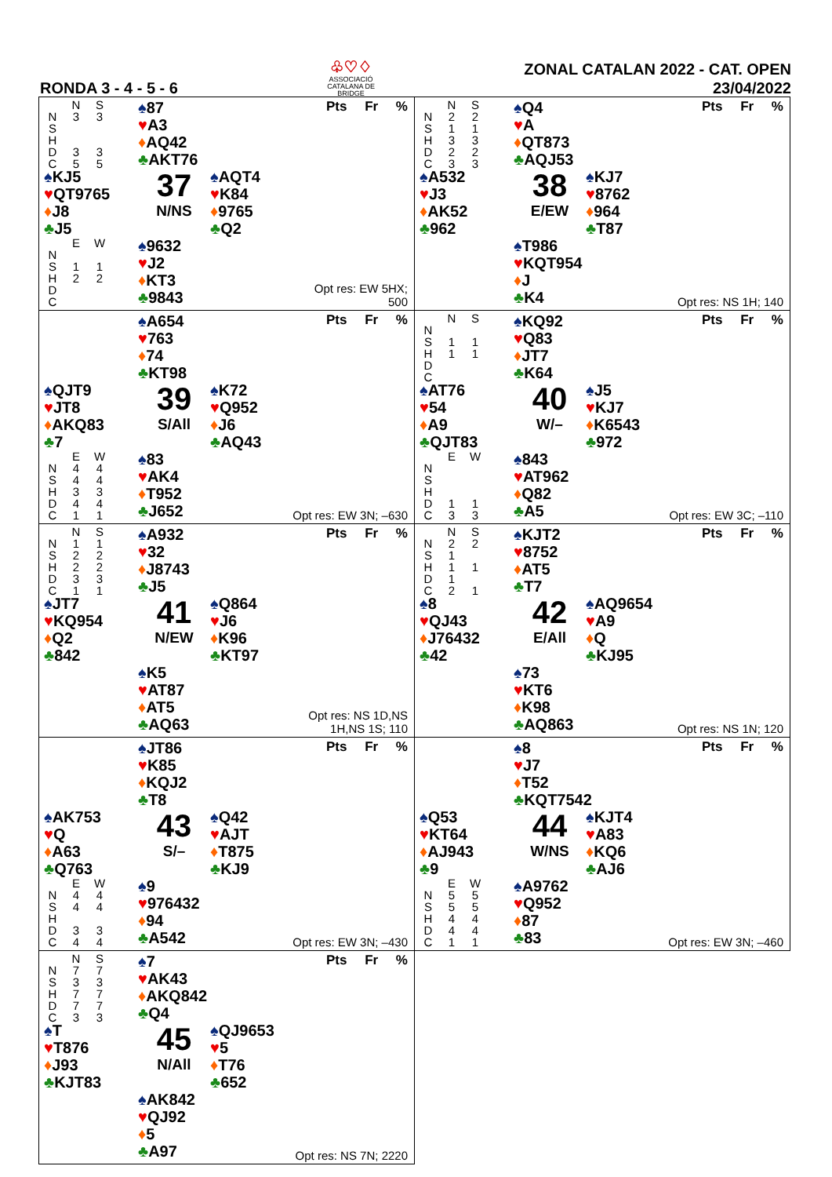RONDA 3 - 4 - 5 - 6
♧♡♢
ASSOCIACIÓ
CATALANA DE
BRIDGE
ZONAL CATALAN 2022 - CAT. OPEN
23/04/2022
| | N | S |
| --- | --- | --- |
| N | 3 | 3 |
| S | | |
| H | | |
| D | 3 | 3 |
| C | 5 | 5 |
♠87
♥A3
♦AQ42
♣AKT76
Pts Fr %
♠KJ5
♥QT9765
♦J8
♣J5
37
N/NS
♠AQT4
♥K84
♦9765
♣Q2
| | E | W |
| --- | --- | --- |
| N | | |
| S | 1 | 1 |
| H | 2 | 2 |
| D | | |
| C | | |
♠9632
♥J2
♦KT3
♣9843
Opt res: EW 5HX; 500
| | N | S |
| --- | --- | --- |
| N | 2 | 2 |
| S | 1 | 1 |
| H | 3 | 3 |
| D | 2 | 2 |
| C | 3 | 3 |
♠Q4
♥A
♦QT873
♣AQJ53
Pts Fr %
♠A532
♥J3
♦AK52
♣962
38
E/EW
♠KJ7
♥8762
♦964
♣T87
♠T986
♥KQT954
♦J
♣K4
Opt res: NS 1H; 140
♠A654
♥763
♦74
♣KT98
Pts Fr %
♠QJT9
♥JT8
♦AKQ83
♣7
39
S/All
♠K72
♥Q952
♦J6
♣AQ43
| | E | W |
| --- | --- | --- |
| N | 4 | 4 |
| S | 4 | 4 |
| H | 3 | 3 |
| D | 4 | 4 |
| C | 1 | 1 |
♠83
♥AK4
♦T952
♣J652
Opt res: EW 3N; –630
| | N | S |
| --- | --- | --- |
| N | | |
| S | 1 | 1 |
| H | 1 | 1 |
| D | | |
| C | | |
♠KQ92
♥Q83
♦JT7
♣K64
Pts Fr %
♠AT76
♥54
♦A9
♣QJT83
40
W/–
♠J5
♥KJ7
♦K6543
♣972
| | E | W |
| --- | --- | --- |
| N | | |
| S | | |
| H | | |
| D | 1 | 1 |
| C | 3 | 3 |
♠843
♥AT962
♦Q82
♣A5
Opt res: EW 3C; –110
| | N | S |
| --- | --- | --- |
| N | 1 | 1 |
| S | 2 | 2 |
| H | 2 | 2 |
| D | 3 | 3 |
| C | 1 | 1 |
♠A932
♥32
♦J8743
♣J5
Pts Fr %
♠JT7
♥KQ954
♦Q2
♣842
41
N/EW
♠Q864
♥J6
♦K96
♣KT97
♠K5
♥AT87
♦AT5
♣AQ63
Opt res: NS 1D,NS 1H,NS 1S; 110
| | N | S |
| --- | --- | --- |
| N | 2 | 2 |
| S | 1 | |
| H | 1 | 1 |
| D | 1 | |
| C | 2 | 1 |
♠KJT2
♥8752
♦AT5
♣T7
Pts Fr %
♠8
♥QJ43
♦J76432
♣42
42
E/All
♠AQ9654
♥A9
♦Q
♣KJ95
♠73
♥KT6
♦K98
♣AQ863
Opt res: NS 1N; 120
♠JT86
♥K85
♦KQJ2
♣T8
Pts Fr %
♠AK753
♥Q
♦A63
♣Q763
43
S/–
♠Q42
♥AJT
♦T875
♣KJ9
| | E | W |
| --- | --- | --- |
| N | 4 | 4 |
| S | 4 | 4 |
| H | | |
| D | 3 | 3 |
| C | 4 | 4 |
♠9
♥976432
♦94
♣A542
Opt res: EW 3N; –430
♠8
♥J7
♦T52
♣KQT7542
Pts Fr %
♠Q53
♥KT64
♦AJ943
♣9
44
W/NS
♠KJT4
♥A83
♦KQ6
♣AJ6
| | E | W |
| --- | --- | --- |
| N | 5 | 5 |
| S | 5 | 5 |
| H | 4 | 4 |
| D | 4 | 4 |
| C | 1 | 1 |
♠A9762
♥Q952
♦87
♣83
Opt res: EW 3N; –460
| | N | S |
| --- | --- | --- |
| N | 7 | 7 |
| S | 3 | 3 |
| H | 7 | 7 |
| D | 7 | 7 |
| C | 3 | 3 |
♠7
♥AK43
♦AKQ842
♣Q4
Pts Fr %
♠T
♥T876
♦J93
♣KJT83
45
N/All
♠QJ9653
♥5
♦T76
♣652
♠AK842
♥QJ92
♦5
♣A97
Opt res: NS 7N; 2220